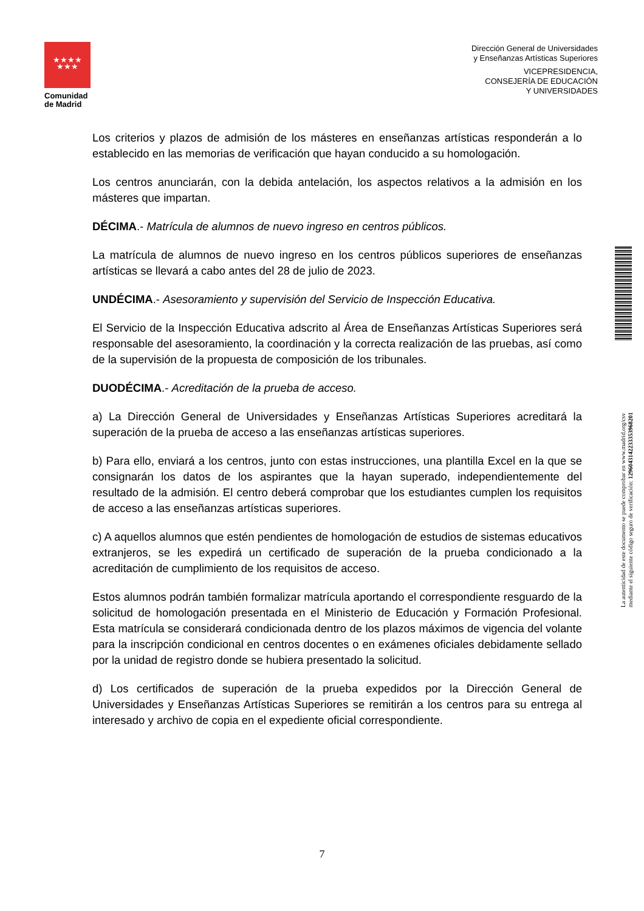★★★★
★★★
Comunidad
de Madrid
Dirección General de Universidades
y Enseñanzas Artísticas Superiores
VICEPRESIDENCIA,
CONSEJERÍA DE EDUCACIÓN
Y UNIVERSIDADES
Los criterios y plazos de admisión de los másteres en enseñanzas artísticas responderán a lo establecido en las memorias de verificación que hayan conducido a su homologación.
Los centros anunciarán, con la debida antelación, los aspectos relativos a la admisión en los másteres que impartan.
DÉCIMA.- Matrícula de alumnos de nuevo ingreso en centros públicos.
La matrícula de alumnos de nuevo ingreso en los centros públicos superiores de enseñanzas artísticas se llevará a cabo antes del 28 de julio de 2023.
UNDÉCIMA.- Asesoramiento y supervisión del Servicio de Inspección Educativa.
El Servicio de la Inspección Educativa adscrito al Área de Enseñanzas Artísticas Superiores será responsable del asesoramiento, la coordinación y la correcta realización de las pruebas, así como de la supervisión de la propuesta de composición de los tribunales.
DUODÉCIMA.- Acreditación de la prueba de acceso.
a) La Dirección General de Universidades y Enseñanzas Artísticas Superiores acreditará la superación de la prueba de acceso a las enseñanzas artísticas superiores.
b) Para ello, enviará a los centros, junto con estas instrucciones, una plantilla Excel en la que se consignarán los datos de los aspirantes que la hayan superado, independientemente del resultado de la admisión. El centro deberá comprobar que los estudiantes cumplen los requisitos de acceso a las enseñanzas artísticas superiores.
c) A aquellos alumnos que estén pendientes de homologación de estudios de sistemas educativos extranjeros, se les expedirá un certificado de superación de la prueba condicionado a la acreditación de cumplimiento de los requisitos de acceso.
Estos alumnos podrán también formalizar matrícula aportando el correspondiente resguardo de la solicitud de homologación presentada en el Ministerio de Educación y Formación Profesional. Esta matrícula se considerará condicionada dentro de los plazos máximos de vigencia del volante para la inscripción condicional en centros docentes o en exámenes oficiales debidamente sellado por la unidad de registro donde se hubiera presentado la solicitud.
d) Los certificados de superación de la prueba expedidos por la Dirección General de Universidades y Enseñanzas Artísticas Superiores se remitirán a los centros para su entrega al interesado y archivo de copia en el expediente oficial correspondiente.
La autenticidad de este documento se puede comprobar en www.madrid.org/csv
mediante el siguiente código seguro de verificación: 1296043142233353968201
7